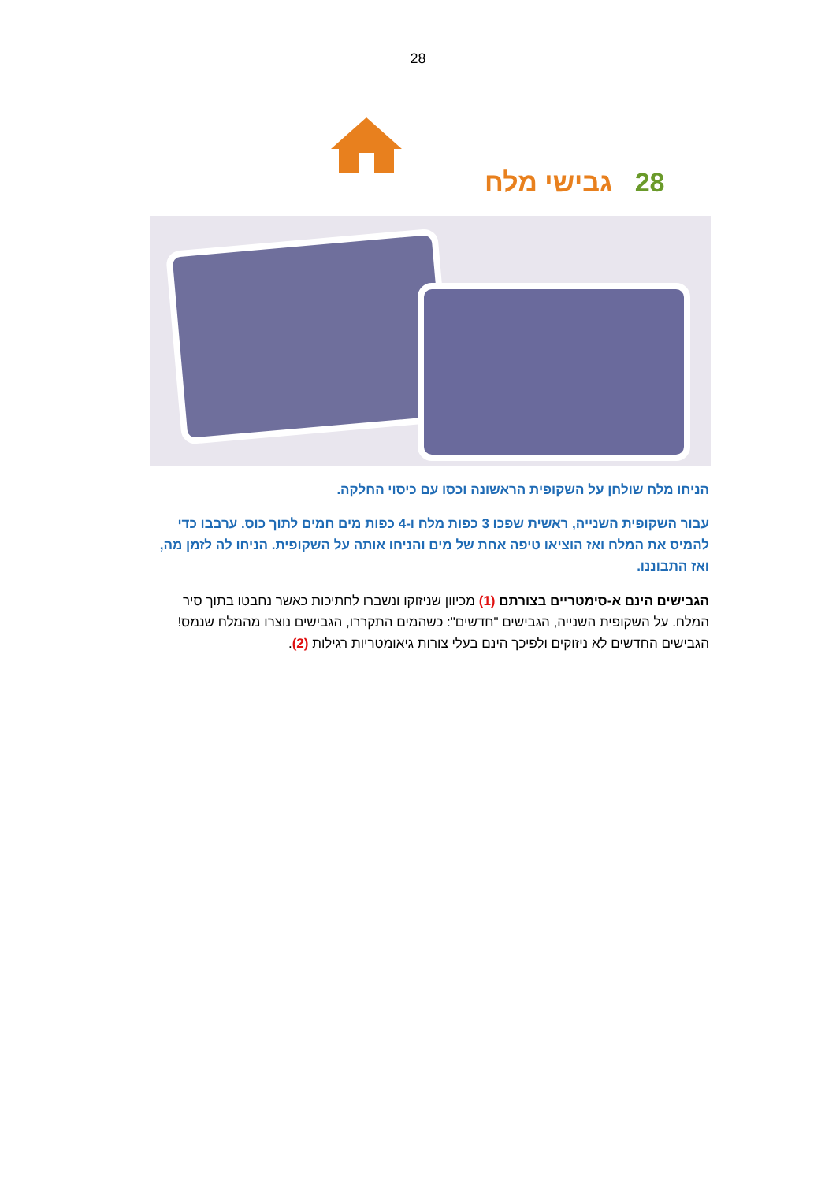28
28 גבישי מלח
הניחו מלח שולחן על השקופית הראשונה וכסו עם כיסוי החלקה.
עבור השקופית השנייה, ראשית שפכו 3 כפות מלח ו-4 כפות מים חמים לתוך כוס. ערבבו כדי להמיס את המלח ואז הוציאו טיפה אחת של מים והניחו אותה על השקופית. הניחו לה לזמן מה, ואז התבוננו.
הגבישים הינם א-סימטריים בצורתם (1) מכיוון שניזוקו ונשברו לחתיכות כאשר נחבטו בתוך סיר המלח. על השקופית השנייה, הגבישים "חדשים": כשהמים התקררו, הגבישים נוצרו מהמלח שנמס! הגבישים החדשים לא ניזוקים ולפיכך הינם בעלי צורות גיאומטריות רגילות (2).